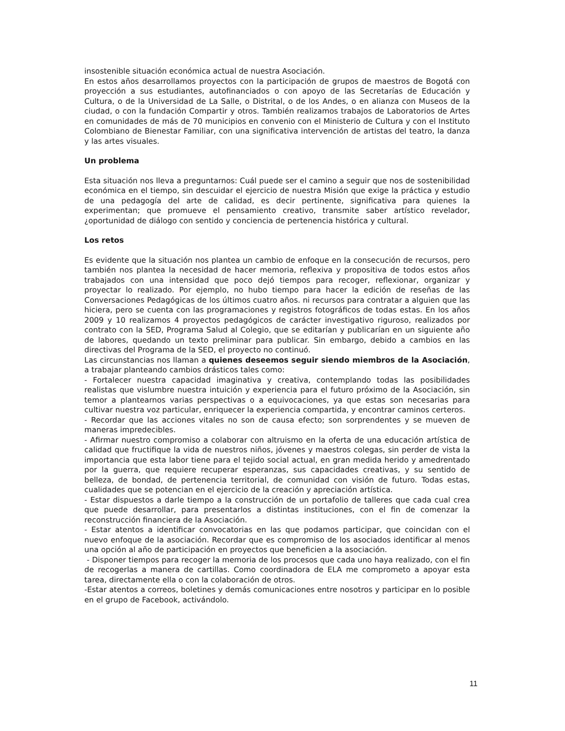insostenible situación económica actual de nuestra Asociación.
En estos años desarrollamos proyectos con la participación de grupos de maestros de Bogotá con proyección a sus estudiantes, autofinanciados o con apoyo de las Secretarías de Educación y Cultura, o de la Universidad de La Salle, o Distrital, o de los Andes, o en alianza con Museos de la ciudad, o con la fundación Compartir y otros. También realizamos trabajos de Laboratorios de Artes en comunidades de más de 70 municipios en convenio con el Ministerio de Cultura y con el Instituto Colombiano de Bienestar Familiar, con una significativa intervención de artistas del teatro, la danza y las artes visuales.
Un problema
Esta situación nos lleva a preguntarnos: Cuál puede ser el camino a seguir que nos de sostenibilidad económica en el tiempo, sin descuidar el ejercicio de nuestra Misión que exige la práctica y estudio de una pedagogía del arte de calidad, es decir pertinente, significativa para quienes la experimentan; que promueve el pensamiento creativo, transmite saber artístico revelador, ¿oportunidad de diálogo con sentido y conciencia de pertenencia histórica y cultural.
Los retos
Es evidente que la situación nos plantea un cambio de enfoque en la consecución de recursos, pero también nos plantea la necesidad de hacer memoria, reflexiva y propositiva de todos estos años trabajados con una intensidad que poco dejó tiempos para recoger, reflexionar, organizar y proyectar lo realizado. Por ejemplo, no hubo tiempo para hacer la edición de reseñas de las Conversaciones Pedagógicas de los últimos cuatro años. ni recursos para contratar a alguien que las hiciera, pero se cuenta con las programaciones y registros fotográficos de todas estas. En los años 2009 y 10 realizamos 4 proyectos pedagógicos de carácter investigativo riguroso, realizados por contrato con la SED, Programa Salud al Colegio, que se editarían y publicarían en un siguiente año de labores, quedando un texto preliminar para publicar. Sin embargo, debido a cambios en las directivas del Programa de la SED, el proyecto no continuó.
Las circunstancias nos llaman a quienes deseemos seguir siendo miembros de la Asociación, a trabajar planteando cambios drásticos tales como:
- Fortalecer nuestra capacidad imaginativa y creativa, contemplando todas las posibilidades realistas que vislumbre nuestra intuición y experiencia para el futuro próximo de la Asociación, sin temor a plantearnos varias perspectivas o a equivocaciones, ya que estas son necesarias para cultivar nuestra voz particular, enriquecer la experiencia compartida, y encontrar caminos certeros.
- Recordar que las acciones vitales no son de causa efecto; son sorprendentes y se mueven de maneras impredecibles.
- Afirmar nuestro compromiso a colaborar con altruismo en la oferta de una educación artística de calidad que fructifique la vida de nuestros niños, jóvenes y maestros colegas, sin perder de vista la importancia que esta labor tiene para el tejido social actual, en gran medida herido y amedrentado por la guerra, que requiere recuperar esperanzas, sus capacidades creativas, y su sentido de belleza, de bondad, de pertenencia territorial, de comunidad con visión de futuro. Todas estas, cualidades que se potencian en el ejercicio de la creación y apreciación artística.
- Estar dispuestos a darle tiempo a la construcción de un portafolio de talleres que cada cual crea que puede desarrollar, para presentarlos a distintas instituciones, con el fin de comenzar la reconstrucción financiera de la Asociación.
- Estar atentos a identificar convocatorias en las que podamos participar, que coincidan con el nuevo enfoque de la asociación. Recordar que es compromiso de los asociados identificar al menos una opción al año de participación en proyectos que beneficien a la asociación.
- Disponer tiempos para recoger la memoria de los procesos que cada uno haya realizado, con el fin de recogerlas a manera de cartillas. Como coordinadora de ELA me comprometo a apoyar esta tarea, directamente ella o con la colaboración de otros.
-Estar atentos a correos, boletines y demás comunicaciones entre nosotros y participar en lo posible en el grupo de Facebook, activándolo.
11